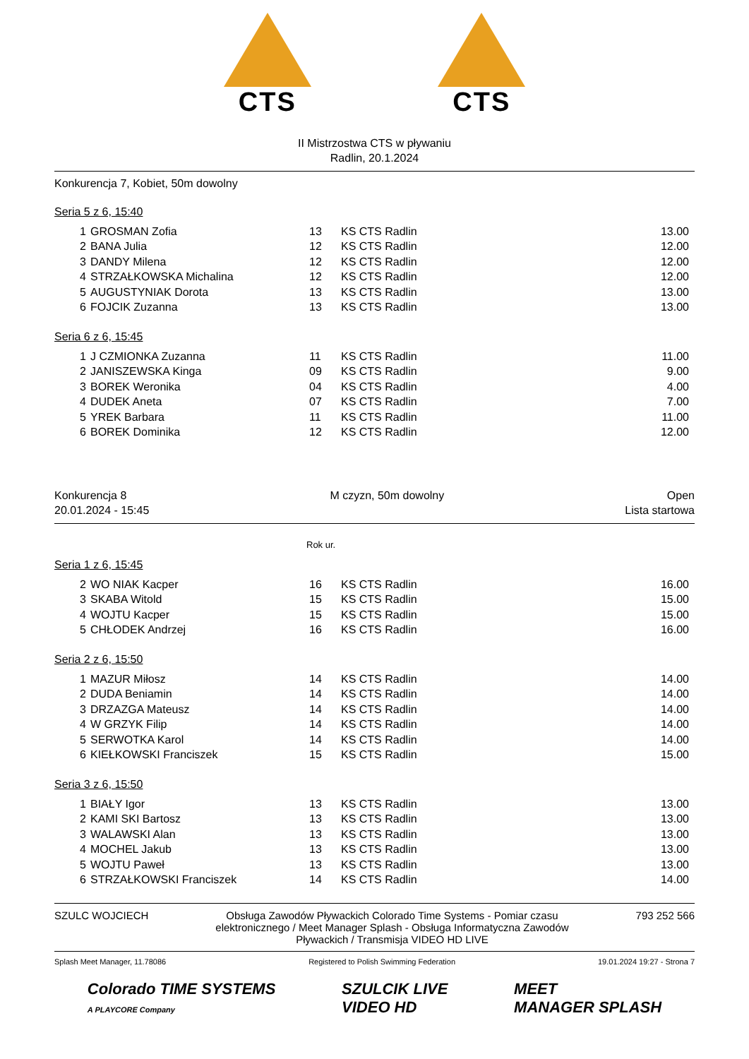CTS CTS
II Mistrzostwa CTS w pływaniu
Radlin, 20.1.2024
Konkurencja 7, Kobiet, 50m dowolny
Seria 5 z 6, 15:40
| 1 | GROSMAN Zofia | 13 | KS CTS Radlin | 13.00 |
| 2 | BANA Julia | 12 | KS CTS Radlin | 12.00 |
| 3 | DANDY Milena | 12 | KS CTS Radlin | 12.00 |
| 4 | STRZAŁKOWSKA Michalina | 12 | KS CTS Radlin | 12.00 |
| 5 | AUGUSTYNIAK Dorota | 13 | KS CTS Radlin | 13.00 |
| 6 | FOJCIK Zuzanna | 13 | KS CTS Radlin | 13.00 |
Seria 6 z 6, 15:45
| 1 | J CZMIONKA Zuzanna | 11 | KS CTS Radlin | 11.00 |
| 2 | JANISZEWSKA Kinga | 09 | KS CTS Radlin | 9.00 |
| 3 | BOREK Weronika | 04 | KS CTS Radlin | 4.00 |
| 4 | DUDEK Aneta | 07 | KS CTS Radlin | 7.00 |
| 5 | YREK Barbara | 11 | KS CTS Radlin | 11.00 |
| 6 | BOREK Dominika | 12 | KS CTS Radlin | 12.00 |
Konkurencja 8
20.01.2024 - 15:45
M czyzn, 50m dowolny Open
Lista startowa
Rok ur.
Seria 1 z 6, 15:45
| 2 | WO NIAK Kacper | 16 | KS CTS Radlin | 16.00 |
| 3 | SKABA Witold | 15 | KS CTS Radlin | 15.00 |
| 4 | WOJTU Kacper | 15 | KS CTS Radlin | 15.00 |
| 5 | CHŁODEK Andrzej | 16 | KS CTS Radlin | 16.00 |
Seria 2 z 6, 15:50
| 1 | MAZUR Miłosz | 14 | KS CTS Radlin | 14.00 |
| 2 | DUDA Beniamin | 14 | KS CTS Radlin | 14.00 |
| 3 | DRZAZGA Mateusz | 14 | KS CTS Radlin | 14.00 |
| 4 | W GRZYK Filip | 14 | KS CTS Radlin | 14.00 |
| 5 | SERWOTKA Karol | 14 | KS CTS Radlin | 14.00 |
| 6 | KIEŁKOWSKI Franciszek | 15 | KS CTS Radlin | 15.00 |
Seria 3 z 6, 15:50
| 1 | BIAŁY Igor | 13 | KS CTS Radlin | 13.00 |
| 2 | KAMI SKI Bartosz | 13 | KS CTS Radlin | 13.00 |
| 3 | WALAWSKI Alan | 13 | KS CTS Radlin | 13.00 |
| 4 | MOCHEL Jakub | 13 | KS CTS Radlin | 13.00 |
| 5 | WOJTU Paweł | 13 | KS CTS Radlin | 13.00 |
| 6 | STRZAŁKOWSKI Franciszek | 14 | KS CTS Radlin | 14.00 |
SZULC WOJCIECH Obsługa Zawodów Pływackich Colorado Time Systems - Pomiar czasu elektronicznego / Meet Manager Splash - Obsługa Informatyczna Zawodów Pływackich / Transmisja VIDEO HD LIVE
793 252 566
Splash Meet Manager, 11.78086 Registered to Polish Swimming Federation
19.01.2024 19:27 - Strona 7
Colorado TIME SYSTEMS
A PLAYCORE Company
SZULCIK LIVE
VIDEO HD
MEET
MANAGER SPLASH